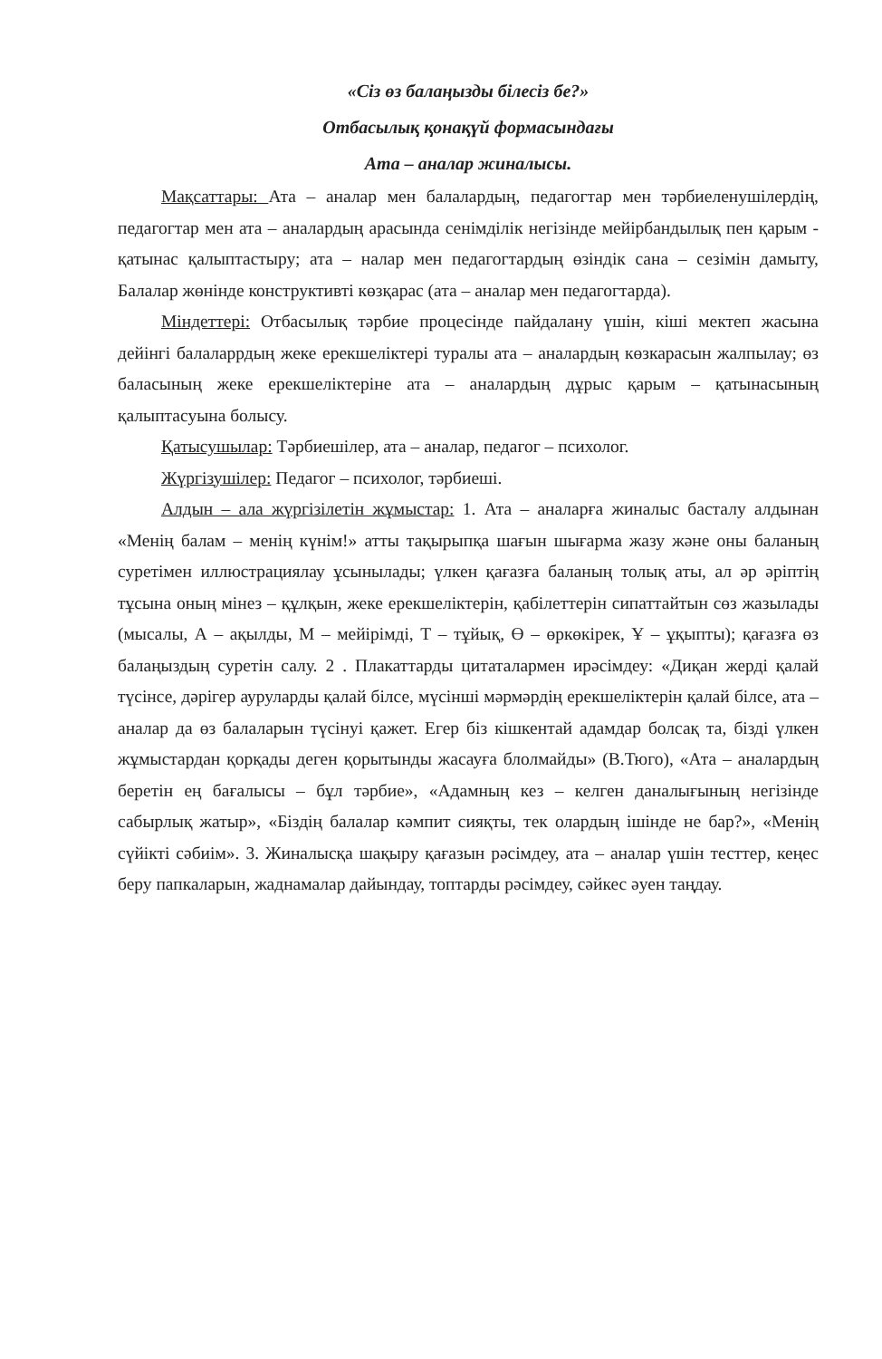«Сіз өз балаңызды білесіз бе?»
Отбасылық қонақүй формасындағы
Ата – аналар жиналысы.
Мақсаттары: Ата – аналар мен балалардың, педагогтар мен тәрбиеленушілердің, педагогтар мен ата – аналардың арасында сенімділік негізінде мейірбандылық пен қарым - қатынас қалыптастыру; ата – налар мен педагогтардың өзіндік сана – сезімін дамыту, Балалар жөнінде конструктивті көзқарас (ата – аналар мен педагогтарда).
Міндеттері: Отбасылық тәрбие процесінде пайдалану үшін, кіші мектеп жасына дейінгі балаларрдың жеке ерекшеліктері туралы ата – аналардың көзкарасын жалпылау; өз баласының жеке ерекшеліктеріне ата – аналардың дұрыс қарым – қатынасының қалыптасуына болысу.
Қатысушылар: Тәрбиешілер, ата – аналар, педагог – психолог.
Жүргізушілер: Педагог – психолог, тәрбиеші.
Алдын – ала жүргізілетін жұмыстар: 1. Ата – аналарға жиналыс басталу алдынан «Менің балам – менің күнім!» атты тақырыпқа шағын шығарма жазу және оны баланың суретімен иллюстрациялау ұсынылады; үлкен қағазға баланың толық аты, ал әр әріптің тұсына оның мінез – құлқын, жеке ерекшеліктерін, қабілеттерін сипаттайтын сөз жазылады (мысалы, А – ақылды, М – мейірімді, Т – тұйық, Ө – өркөкірек, Ұ – ұқыпты); қағазға өз балаңыздың суретін салу. 2 . Плакаттарды цитаталармен ирәсімдеу: «Диқан жерді қалай түсінсе, дәрігер ауруларды қалай білсе, мүсінші мәрмәрдің ерекшеліктерін қалай білсе, ата – аналар да өз балаларын түсінуі қажет. Егер біз кішкентай адамдар болсақ та, бізді үлкен жұмыстардан қорқады деген қорытынды жасауға блолмайды» (В.Тюго), «Ата – аналардың беретін ең бағалысы – бұл тәрбие», «Адамның кез – келген даналығының негізінде сабырлық жатыр», «Біздің балалар кәмпит сияқты, тек олардың ішінде не бар?», «Менің сүйікті сәбиім». 3. Жиналысқа шақыру қағазын рәсімдеу, ата – аналар үшін тесттер, кеңес беру папкаларын, жаднамалар дайындау, топтарды рәсімдеу, сәйкес әуен таңдау.